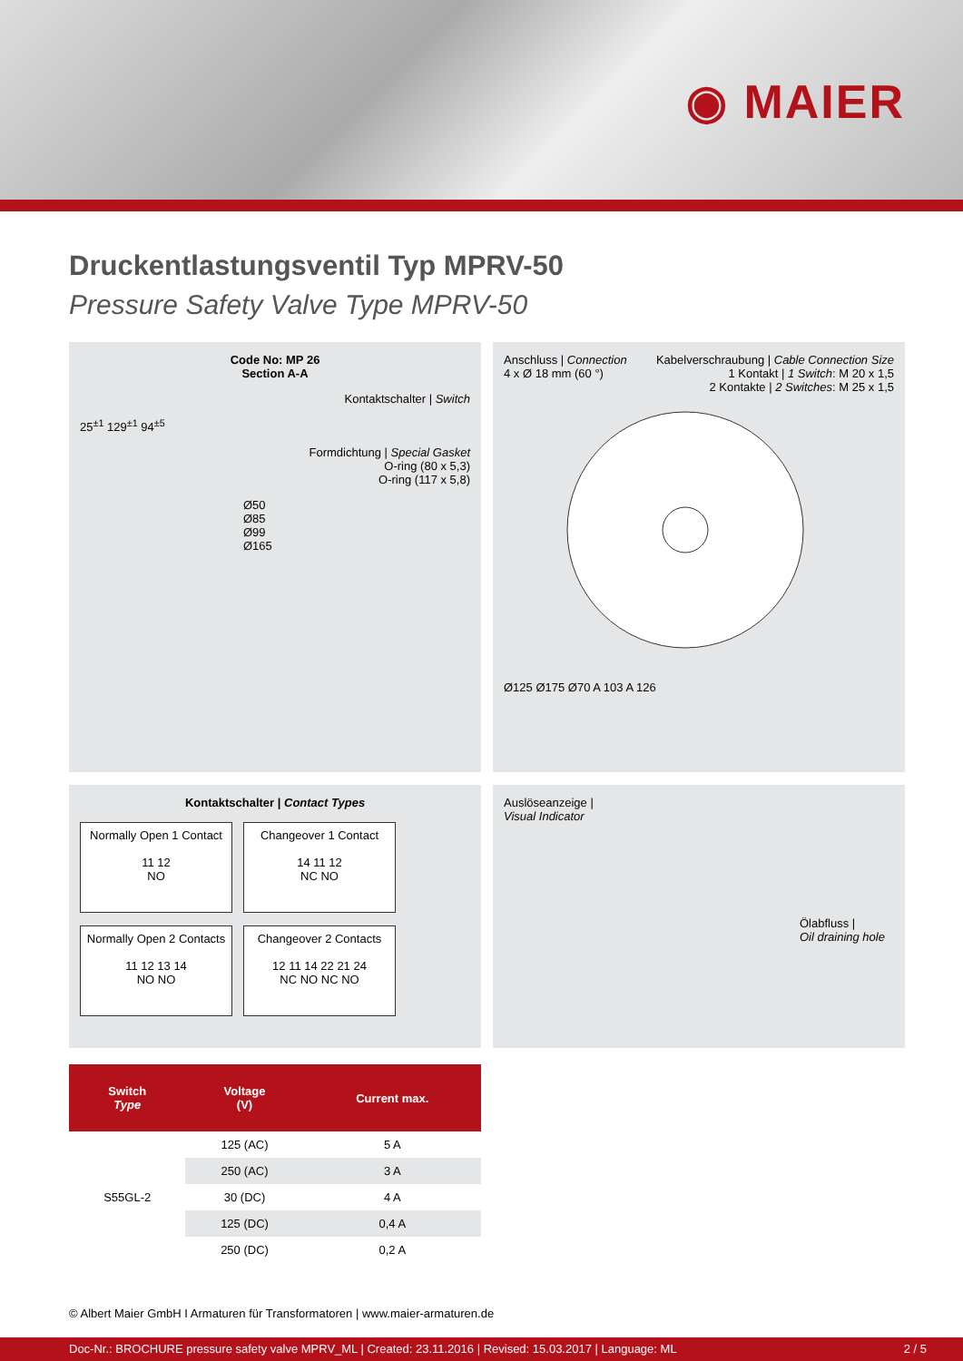◉ MAIER
Druckentlastungsventil Typ MPRV-50
Pressure Safety Valve Type MPRV-50
Code No: MP 26
Section A-A
Kontaktschalter | Switch
25<sup>±1</sup> 129<sup>±1</sup> 94<sup>±5</sup>
Formdichtung | Special Gasket
O-ring (80 x 5,3)
O-ring (117 x 5,8)
Ø50
Ø85
Ø99
Ø165
Anschluss | Connection
4 x Ø 18 mm (60 °) Kabelverschraubung | Cable Connection Size
1 Kontakt | 1 Switch: M 20 x 1,5
2 Kontakte | 2 Switches: M 25 x 1,5
Ø125 Ø175 Ø70 A 103 A 126
Kontaktschalter | Contact Types
Normally Open 1 Contact
11 12
NO
Changeover 1 Contact
14 11 12
NC NO
Normally Open 2 Contacts
11 12 13 14
NO NO
Changeover 2 Contacts
12 11 14 22 21 24
NC NO NC NO
Auslöseanzeige |
Visual Indicator
Ölabfluss |
Oil draining hole
| Switch Type | Voltage (V) | Current max. |
| --- | --- | --- |
| S55GL-2 | 125 (AC) | 5 A |
| | 250 (AC) | 3 A |
| | 30 (DC) | 4 A |
| | 125 (DC) | 0,4 A |
| | 250 (DC) | 0,2 A |
© Albert Maier GmbH I Armaturen für Transformatoren | www.maier-armaturen.de
Doc-Nr.: BROCHURE pressure safety valve MPRV_ML | Created: 23.11.2016 | Revised: 15.03.2017 | Language: ML 2 / 5